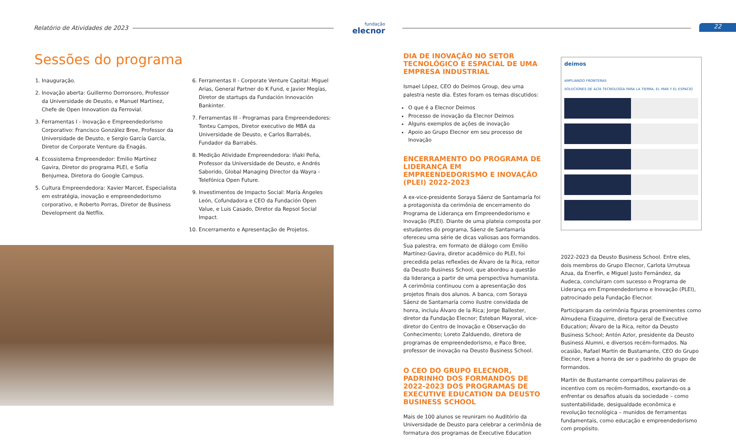Relatório de Atividades de 2023
fundação
elecnor
22
Sessões do programa
1. Inauguração.
2. Inovação aberta: Guillermo Dorronsoro, Professor da Universidade de Deusto, e Manuel Martínez, Chefe de Open Innovation da Ferrovial.
3. Ferramentas I - Inovação e Empreendedorismo Corporativo: Francisco González Bree, Professor da Universidade de Deusto, e Sergio García García, Diretor de Corporate Venture da Enagás.
4. Ecossistema Empreendedor: Emilio Martínez Gavira, Diretor do programa PLEI, e Sofía Benjumea, Diretora do Google Campus.
5. Cultura Empreendedora: Xavier Marcet, Especialista em estratégia, inovação e empreendedorismo corporativo, e Roberto Porras, Diretor de Business Development da Netflix.
6. Ferramentas II - Corporate Venture Capital: Miguel Arias, General Partner do K Fund, e Javier Megías, Diretor de startups da Fundación Innovación Bankinter.
7. Ferramentas III - Programas para Empreendedores: Tontxu Campos, Diretor executivo de MBA da Universidade de Deusto, e Carlos Barrabés, Fundador da Barrabés.
8. Medição Atividade Empreendedora: Iñaki Peña, Professor da Universidade de Deusto, e Andrés Saborido, Global Managing Director da Wayra - Telefónica Open Future.
9. Investimentos de Impacto Social: María Ángeles León, Cofundadora e CEO da Fundación Open Value, e Luis Casado, Diretor da Repsol Social Impact.
10. Encerramento e Apresentação de Projetos.
DIA DE INOVAÇÃO NO SETOR TECNOLÓGICO E ESPACIAL DE UMA EMPRESA INDUSTRIAL
Ismael López, CEO do Deimos Group, deu uma palestra neste dia. Estes foram os temas discutidos:
O que é a Elecnor Deimos
Processo de inovação da Elecnor Deimos
Alguns exemplos de ações de inovação
Apoio ao Grupo Elecnor em seu processo de Inovação
ENCERRAMENTO DO PROGRAMA DE LIDERANÇA EM EMPREENDEDORISMO E INOVAÇÃO (PLEI) 2022-2023
A ex-vice-presidente Soraya Sáenz de Santamaría foi a protagonista da cerimônia de encerramento do Programa de Liderança em Empreendedorismo e Inovação (PLEI). Diante de uma plateia composta por estudantes do programa, Sáenz de Santamaría ofereceu uma série de dicas valiosas aos formandos. Sua palestra, em formato de diálogo com Emilio Martínez-Gavira, diretor acadêmico do PLEI, foi precedida pelas reflexões de Álvaro de la Rica, reitor da Deusto Business School, que abordou a questão da liderança a partir de uma perspectiva humanista. A cerimônia continuou com a apresentação dos projetos finais dos alunos. A banca, com Soraya Sáenz de Santamaría como ilustre convidada de honra, incluiu Álvaro de la Rica; Jorge Ballester, diretor da Fundação Elecnor; Esteban Mayoral, vice-diretor do Centro de Inovação e Observação do Conhecimento; Loreto Zalduendo, diretora de programas de empreendedorismo, e Paco Bree, professor de inovação na Deusto Business School.
O CEO DO GRUPO ELECNOR, PADRINHO DOS FORMANDOS DE 2022-2023 DOS PROGRAMAS DE EXECUTIVE EDUCATION DA DEUSTO BUSINESS SCHOOL
Mais de 100 alunos se reuniram no Auditório da Universidade de Deusto para celebrar a cerimônia de formatura dos programas de Executive Education
deimos
AMPLIANDO FRONTERAS
SOLUCIONES DE ALTA TECNOLOGÍA PARA LA TIERRA, EL MAR Y EL ESPACIO
2022-2023 da Deusto Business School. Entre eles, dois membros do Grupo Elecnor, Carlota Urrutxua Azua, da Enerfín, e Miguel Justo Fernández, da Audeca, concluíram com sucesso o Programa de Liderança em Empreendedorismo e Inovação (PLEI), patrocinado pela Fundação Elecnor.
Participaram da cerimônia figuras proeminentes como Almudena Eizaguirre, diretora geral de Executive Education; Álvaro de la Rica, reitor da Deusto Business School; Antón Azlor, presidente da Deusto Business Alumni, e diversos recém-formados. Na ocasião, Rafael Martín de Bustamante, CEO do Grupo Elecnor, teve a honra de ser o padrinho do grupo de formandos.
Martín de Bustamante compartilhou palavras de incentivo com os recém-formados, exortando-os a enfrentar os desafios atuais da sociedade – como sustentabilidade, desigualdade econômica e revolução tecnológica – munidos de ferramentas fundamentais, como educação e empreendedorismo com propósito.